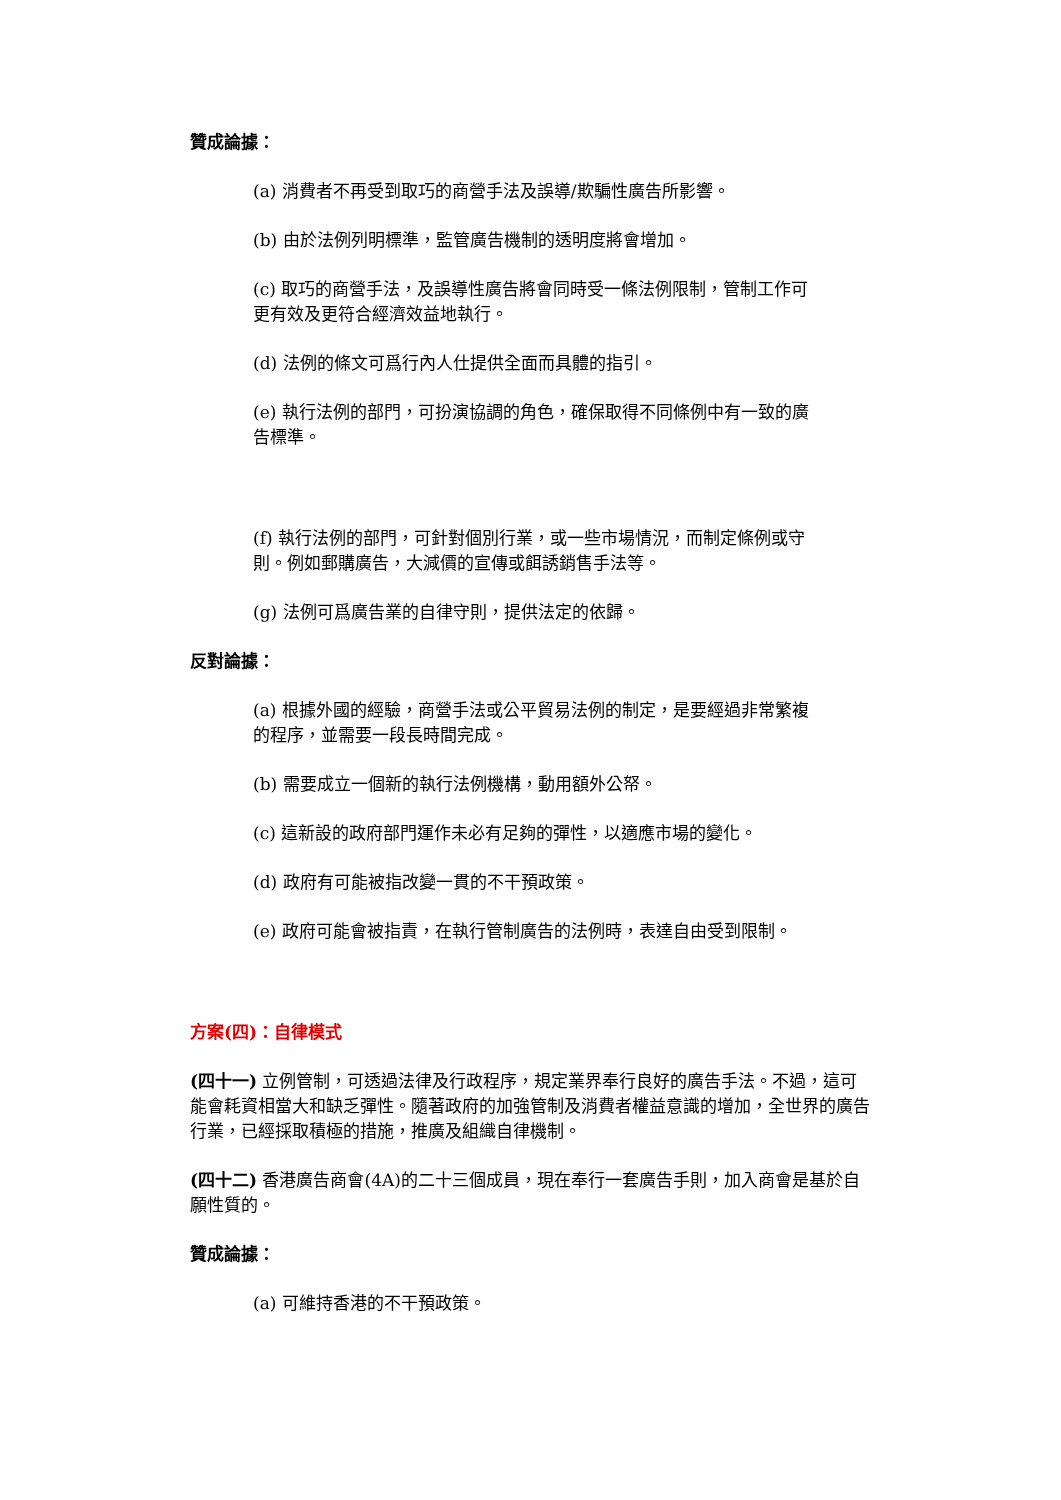贊成論據：
(a) 消費者不再受到取巧的商營手法及誤導/欺騙性廣告所影響。
(b) 由於法例列明標準，監管廣告機制的透明度將會增加。
(c) 取巧的商營手法，及誤導性廣告將會同時受一條法例限制，管制工作可更有效及更符合經濟效益地執行。
(d) 法例的條文可爲行內人仕提供全面而具體的指引。
(e) 執行法例的部門，可扮演協調的角色，確保取得不同條例中有一致的廣告標準。
(f) 執行法例的部門，可針對個別行業，或一些市場情況，而制定條例或守則。例如郵購廣告，大減價的宣傳或餌誘銷售手法等。
(g) 法例可爲廣告業的自律守則，提供法定的依歸。
反對論據：
(a) 根據外國的經驗，商營手法或公平貿易法例的制定，是要經過非常繁複的程序，並需要一段長時間完成。
(b) 需要成立一個新的執行法例機構，動用額外公帑。
(c) 這新設的政府部門運作未必有足夠的彈性，以適應市場的變化。
(d) 政府有可能被指改變一貫的不干預政策。
(e) 政府可能會被指責，在執行管制廣告的法例時，表達自由受到限制。
方案(四)：自律模式
(四十一) 立例管制，可透過法律及行政程序，規定業界奉行良好的廣告手法。不過，這可能會耗資相當大和缺乏彈性。隨著政府的加強管制及消費者權益意識的增加，全世界的廣告行業，已經採取積極的措施，推廣及組織自律機制。
(四十二) 香港廣告商會(4A)的二十三個成員，現在奉行一套廣告手則，加入商會是基於自願性質的。
贊成論據：
(a) 可維持香港的不干預政策。